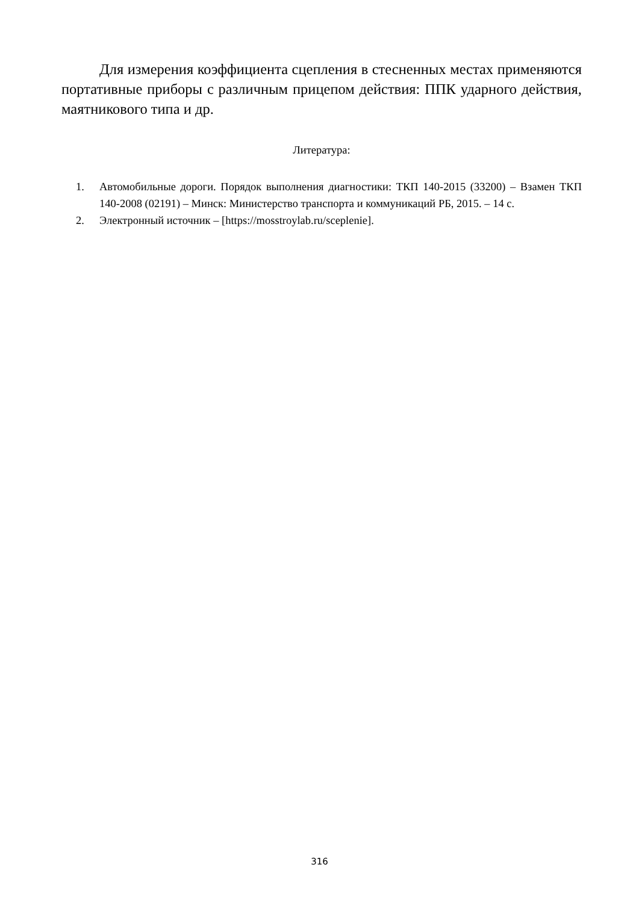Для измерения коэффициента сцепления в стесненных местах применяются портативные приборы с различным прицепом действия: ППК ударного действия, маятникового типа и др.
Литература:
1. Автомобильные дороги. Порядок выполнения диагностики: ТКП 140-2015 (33200) – Взамен ТКП 140-2008 (02191) – Минск: Министерство транспорта и коммуникаций РБ, 2015. – 14 с.
2. Электронный источник – [https://mosstroylab.ru/sceplenie].
316